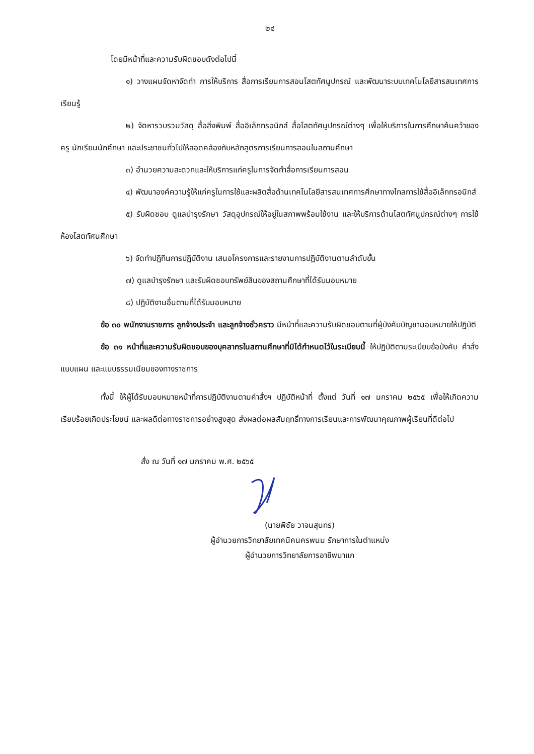๒๔
โดยมีหน้าที่และความรับผิดชอบดังต่อไปนี้
๑) วางแผนจัดหาจัดทำ การให้บริการ สื่อการเรียนการสอนโสตทัศนูปกรณ์ และพัฒนาระบบเทคโนโลยีสารสนเทศการเรียนรู้
๒) จัดหารวบรวมวัสดุ สื่อสิ่งพิมพ์ สื่ออิเล็กทรอนิกส์ สื่อโสตทัศนูปกรณ์ต่างๆ เพื่อให้บริการในการศึกษาค้นคว้าของครู นักเรียนนักศึกษา และประชาชนทั่วไปให้สอดคล้องกับหลักสูตรการเรียนการสอนในสถานศึกษา
๓) อำนวยความสะดวกและให้บริการแก่ครูในการจัดทำสื่อการเรียนการสอน
๔) พัฒนาองค์ความรู้ให้แก่ครูในการใช้และผลิตสื่อด้านเทคโนโลยีสารสนเทศการศึกษาทางไกลการใช้สื่ออิเล็กทรอนิกส์
๕) รับผิดชอบ ดูแลบำรุงรักษา วัสดุอุปกรณ์ให้อยู่ในสภาพพร้อมใช้งาน และให้บริการด้านโสตทัศนูปกรณ์ต่างๆ การใช้ห้องโสตทัศนศึกษา
๖) จัดทำปฏิทินการปฏิบัติงาน เสนอโครงการและรายงานการปฏิบัติงานตามลำดับขั้น
๗) ดูแลบำรุงรักษา และรับผิดชอบทรัพย์สินของสถานศึกษาที่ได้รับมอบหมาย
๘) ปฏิบัติงานอื่นตามที่ได้รับมอบหมาย
ข้อ ๓๐ พนักงานราชการ ลูกจ้างประจำ และลูกจ้างชั่วคราว มีหน้าที่และความรับผิดชอบตามที่ผู้บังคับบัญชามอบหมายให้ปฏิบัติ
ข้อ ๓๑ หน้าที่และความรับผิดชอบของบุคลากรในสถานศึกษาที่มิได้กำหนดไว้ในระเบียบนี้ ให้ปฏิบัติตามระเบียบข้อบังคับ คำสั่ง แบบแผน และแบบธรรมเนียมของทางราชการ
ทั้งนี้ ให้ผู้ได้รับมอบหมายหน้าที่การปฏิบัติงานตามคำสั่งฯ ปฏิบัติหน้าที่ ตั้งแต่ วันที่ ๑๗ มกราคม ๒๕๖๕ เพื่อให้เกิดความเรียบร้อยเกิดประโยชน์ และผลดีต่อทางราชการอย่างสูงสุด ส่งผลต่อผลสัมฤทธิ์ทางการเรียนและการพัฒนาคุณภาพผู้เรียนที่ดีต่อไป
สั่ง ณ วันที่ ๑๗ มกราคม พ.ศ. ๒๕๖๕
(นายพิชัย วาจนสุนทร)
ผู้อำนวยการวิทยาลัยเทคนิคนครพนม รักษาการในตำแหน่ง
ผู้อำนวยการวิทยาลัยการอาชีพนาแก